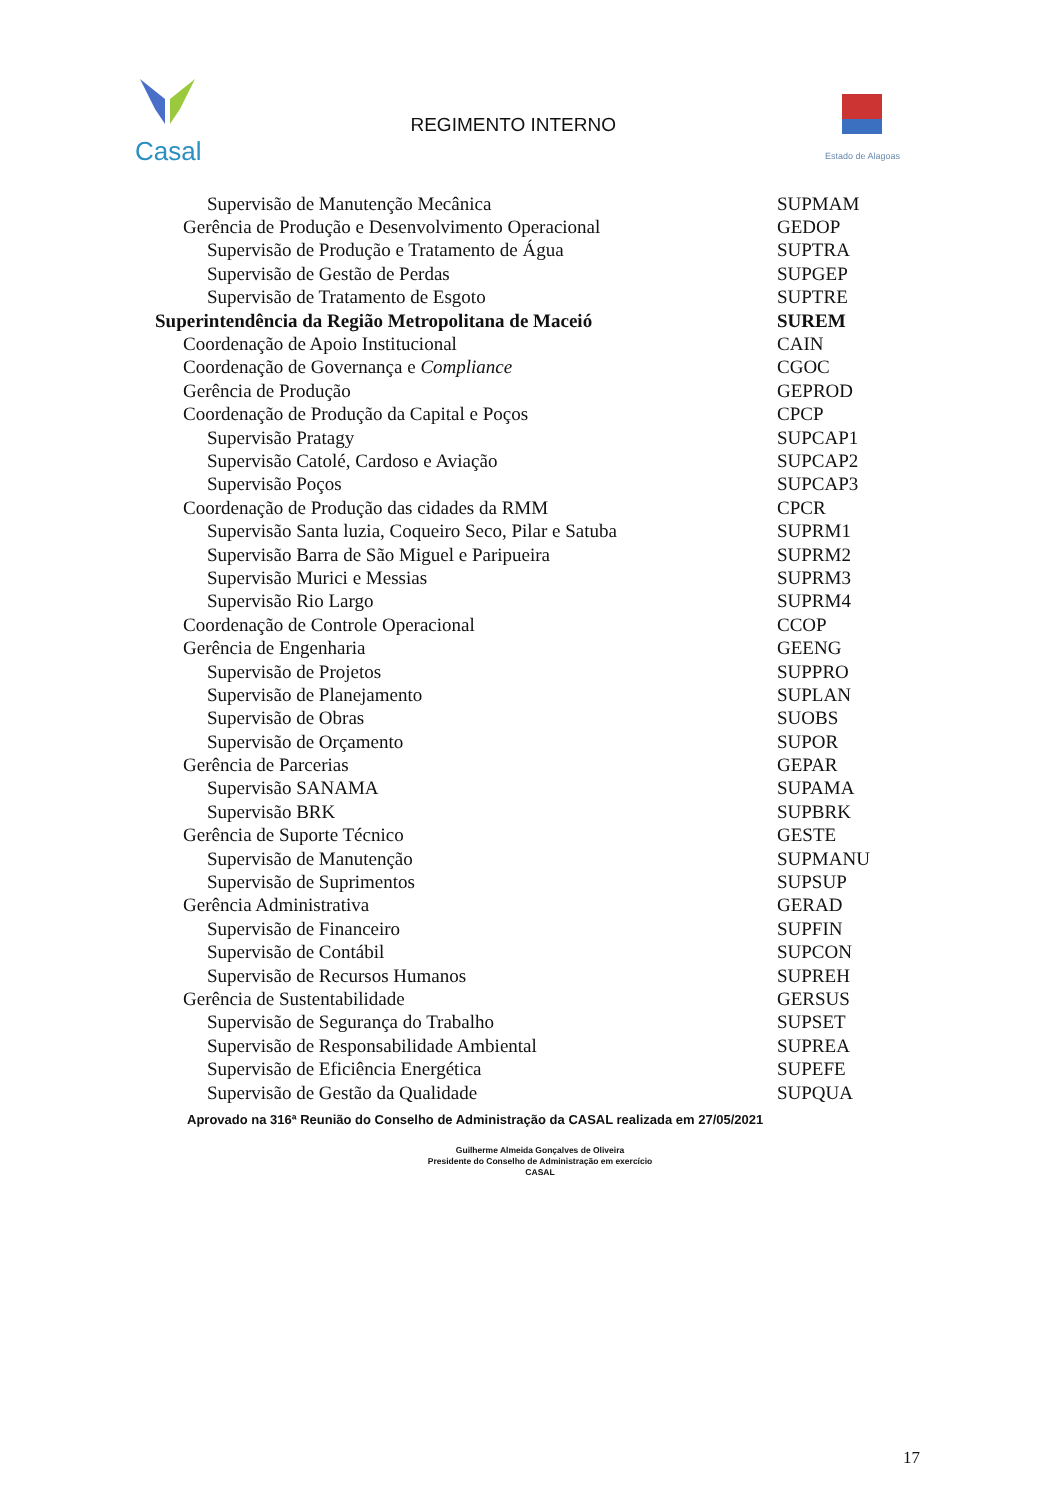Casal
REGIMENTO INTERNO
Estado de Alagoas
| Supervisão de Manutenção Mecânica | SUPMAM |
| Gerência de Produção e Desenvolvimento Operacional | GEDOP |
| Supervisão de Produção e Tratamento de Água | SUPTRA |
| Supervisão de Gestão de Perdas | SUPGEP |
| Supervisão de Tratamento de Esgoto | SUPTRE |
| Superintendência da Região Metropolitana de Maceió | SUREM |
| Coordenação de Apoio Institucional | CAIN |
| Coordenação de Governança e Compliance | CGOC |
| Gerência de Produção | GEPROD |
| Coordenação de Produção da Capital e Poços | CPCP |
| Supervisão Pratagy | SUPCAP1 |
| Supervisão Catolé, Cardoso e Aviação | SUPCAP2 |
| Supervisão Poços | SUPCAP3 |
| Coordenação de Produção das cidades da RMM | CPCR |
| Supervisão Santa luzia, Coqueiro Seco, Pilar e Satuba | SUPRM1 |
| Supervisão Barra de São Miguel e Paripueira | SUPRM2 |
| Supervisão Murici e Messias | SUPRM3 |
| Supervisão Rio Largo | SUPRM4 |
| Coordenação de Controle Operacional | CCOP |
| Gerência de Engenharia | GEENG |
| Supervisão de Projetos | SUPPRO |
| Supervisão de Planejamento | SUPLAN |
| Supervisão de Obras | SUOBS |
| Supervisão de Orçamento | SUPOR |
| Gerência de Parcerias | GEPAR |
| Supervisão SANAMA | SUPAMA |
| Supervisão BRK | SUPBRK |
| Gerência de Suporte Técnico | GESTE |
| Supervisão de Manutenção | SUPMANU |
| Supervisão de Suprimentos | SUPSUP |
| Gerência Administrativa | GERAD |
| Supervisão de Financeiro | SUPFIN |
| Supervisão de Contábil | SUPCON |
| Supervisão de Recursos Humanos | SUPREH |
| Gerência de Sustentabilidade | GERSUS |
| Supervisão de Segurança do Trabalho | SUPSET |
| Supervisão de Responsabilidade Ambiental | SUPREA |
| Supervisão de Eficiência Energética | SUPEFE |
| Supervisão de Gestão da Qualidade | SUPQUA |
Aprovado na 316ª Reunião do Conselho de Administração da CASAL realizada em 27/05/2021
Guilherme Almeida Gonçalves de Oliveira
Presidente do Conselho de Administração em exercício
CASAL
17